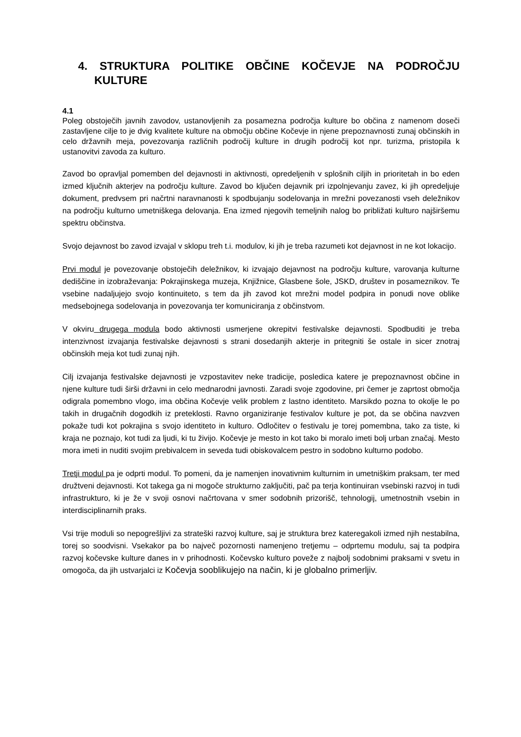4. STRUKTURA POLITIKE OBČINE KOČEVJE NA PODROČJU KULTURE
4.1
Poleg obstoječih javnih zavodov, ustanovljenih za posamezna področja kulture bo občina z namenom doseči zastavljene cilje to je dvig kvalitete kulture na območju občine Kočevje in njene prepoznavnosti zunaj občinskih in celo državnih meja, povezovanja različnih področij kulture in drugih področij kot npr. turizma, pristopila k ustanovitvi zavoda za kulturo.
Zavod bo opravljal pomemben del dejavnosti in aktivnosti, opredeljenih v splošnih ciljih in prioritetah in bo eden izmed ključnih akterjev na področju kulture. Zavod bo ključen dejavnik pri izpolnjevanju zavez, ki jih opredeljuje dokument, predvsem pri načrtni naravnanosti k spodbujanju sodelovanja in mrežni povezanosti vseh deležnikov na področju kulturno umetniškega delovanja. Ena izmed njegovih temeljnih nalog bo približati kulturo najširšemu spektru občinstva.
Svojo dejavnost bo zavod izvajal v sklopu treh t.i. modulov, ki jih je treba razumeti kot dejavnost in ne kot lokacijo.
Prvi modul je povezovanje obstoječih deležnikov, ki izvajajo dejavnost na področju kulture, varovanja kulturne dediščine in izobraževanja: Pokrajinskega muzeja, Knjižnice, Glasbene šole, JSKD, društev in posameznikov. Te vsebine nadaljujejo svojo kontinuiteto, s tem da jih zavod kot mrežni model podpira in ponudi nove oblike medsebojnega sodelovanja in povezovanja ter komuniciranja z občinstvom.
V okviru drugega modula bodo aktivnosti usmerjene okrepitvi festivalske dejavnosti. Spodbuditi je treba intenzivnost izvajanja festivalske dejavnosti s strani dosedanjih akterje in pritegniti še ostale in sicer znotraj občinskih meja kot tudi zunaj njih.
Cilj izvajanja festivalske dejavnosti je vzpostavitev neke tradicije, posledica katere je prepoznavnost občine in njene kulture tudi širši državni in celo mednarodni javnosti. Zaradi svoje zgodovine, pri čemer je zaprtost območja odigrala pomembno vlogo, ima občina Kočevje velik problem z lastno identiteto. Marsikdo pozna to okolje le po takih in drugačnih dogodkih iz preteklosti. Ravno organiziranje festivalov kulture je pot, da se občina navzven pokaže tudi kot pokrajina s svojo identiteto in kulturo. Odločitev o festivalu je torej pomembna, tako za tiste, ki kraja ne poznajo, kot tudi za ljudi, ki tu živijo. Kočevje je mesto in kot tako bi moralo imeti bolj urban značaj. Mesto mora imeti in nuditi svojim prebivalcem in seveda tudi obiskovalcem pestro in sodobno kulturno podobo.
Tretji modul pa je odprti modul. To pomeni, da je namenjen inovativnim kulturnim in umetniškim praksam, ter med družtveni dejavnosti. Kot takega ga ni mogoče strukturno zaključiti, pač pa terja kontinuiran vsebinski razvoj in tudi infrastrukturo, ki je že v svoji osnovi načrtovana v smer sodobnih prizorišč, tehnologij, umetnostnih vsebin in interdisciplinarnih praks.
Vsi trije moduli so nepogrešljivi za strateški razvoj kulture, saj je struktura brez kateregakoli izmed njih nestabilna, torej so soodvisni. Vsekakor pa bo največ pozornosti namenjeno tretjemu – odprtemu modulu, saj ta podpira razvoj kočevske kulture danes in v prihodnosti. Kočevsko kulturo poveže z najbolj sodobnimi praksami v svetu in omogoča, da jih ustvarjalci iz Kočevja sooblikujejo na način, ki je globalno primerljiv.